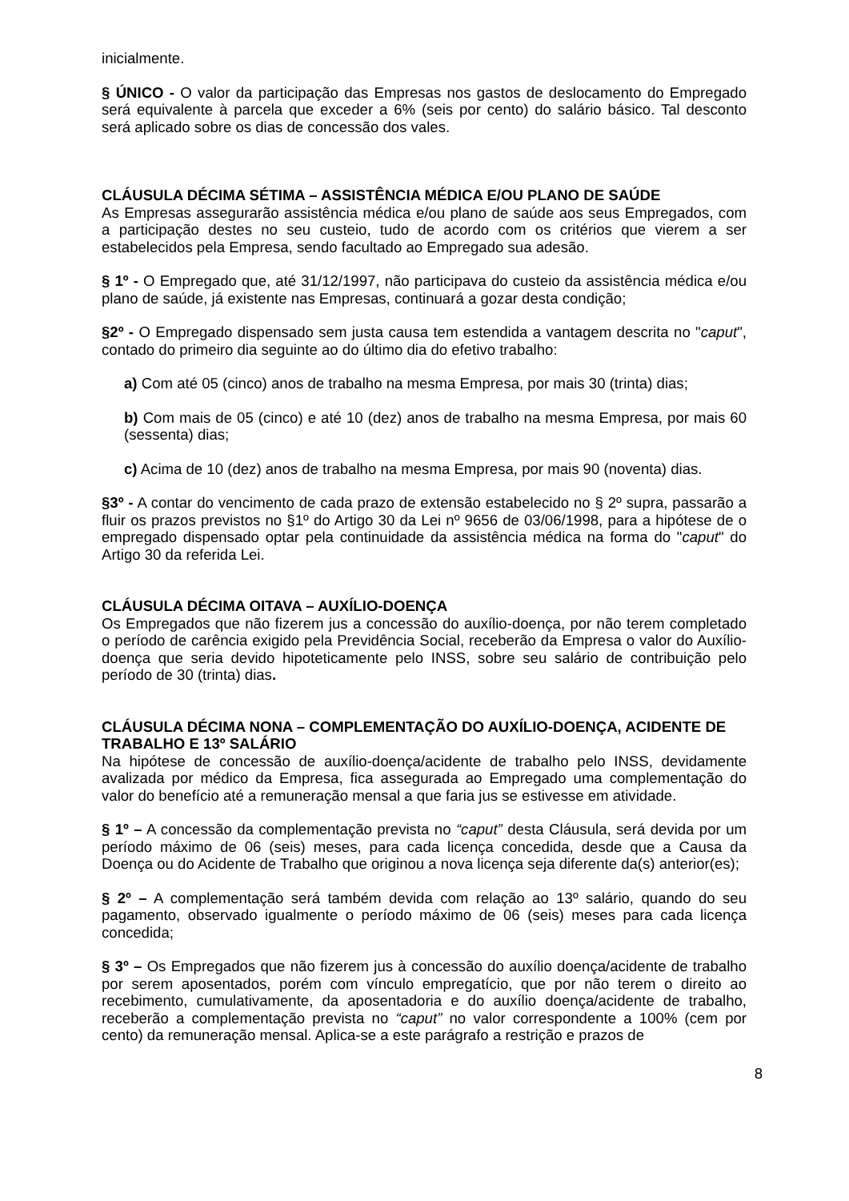inicialmente.
§ ÚNICO - O valor da participação das Empresas nos gastos de deslocamento do Empregado será equivalente à parcela que exceder a 6% (seis por cento) do salário básico. Tal desconto será aplicado sobre os dias de concessão dos vales.
CLÁUSULA DÉCIMA SÉTIMA – ASSISTÊNCIA MÉDICA E/OU PLANO DE SAÚDE
As Empresas assegurarão assistência médica e/ou plano de saúde aos seus Empregados, com a participação destes no seu custeio, tudo de acordo com os critérios que vierem a ser estabelecidos pela Empresa, sendo facultado ao Empregado sua adesão.
§ 1º - O Empregado que, até 31/12/1997, não participava do custeio da assistência médica e/ou plano de saúde, já existente nas Empresas, continuará a gozar desta condição;
§2º - O Empregado dispensado sem justa causa tem estendida a vantagem descrita no "caput", contado do primeiro dia seguinte ao do último dia do efetivo trabalho:
a) Com até 05 (cinco) anos de trabalho na mesma Empresa, por mais 30 (trinta) dias;
b) Com mais de 05 (cinco) e até 10 (dez) anos de trabalho na mesma Empresa, por mais 60 (sessenta) dias;
c) Acima de 10 (dez) anos de trabalho na mesma Empresa, por mais 90 (noventa) dias.
§3º - A contar do vencimento de cada prazo de extensão estabelecido no § 2º supra, passarão a fluir os prazos previstos no §1º do Artigo 30 da Lei nº 9656 de 03/06/1998, para a hipótese de o empregado dispensado optar pela continuidade da assistência médica na forma do "caput" do Artigo 30 da referida Lei.
CLÁUSULA DÉCIMA OITAVA – AUXÍLIO-DOENÇA
Os Empregados que não fizerem jus a concessão do auxílio-doença, por não terem completado o período de carência exigido pela Previdência Social, receberão da Empresa o valor do Auxílio-doença que seria devido hipoteticamente pelo INSS, sobre seu salário de contribuição pelo período de 30 (trinta) dias.
CLÁUSULA DÉCIMA NONA – COMPLEMENTAÇÃO DO AUXÍLIO-DOENÇA, ACIDENTE DE TRABALHO E 13º SALÁRIO
Na hipótese de concessão de auxílio-doença/acidente de trabalho pelo INSS, devidamente avalizada por médico da Empresa, fica assegurada ao Empregado uma complementação do valor do benefício até a remuneração mensal a que faria jus se estivesse em atividade.
§ 1º – A concessão da complementação prevista no “caput” desta Cláusula, será devida por um período máximo de 06 (seis) meses, para cada licença concedida, desde que a Causa da Doença ou do Acidente de Trabalho que originou a nova licença seja diferente da(s) anterior(es);
§ 2º – A complementação será também devida com relação ao 13º salário, quando do seu pagamento, observado igualmente o período máximo de 06 (seis) meses para cada licença concedida;
§ 3º – Os Empregados que não fizerem jus à concessão do auxílio doença/acidente de trabalho por serem aposentados, porém com vínculo empregatício, que por não terem o direito ao recebimento, cumulativamente, da aposentadoria e do auxílio doença/acidente de trabalho, receberão a complementação prevista no “caput” no valor correspondente a 100% (cem por cento) da remuneração mensal. Aplica-se a este parágrafo a restrição e prazos de
8